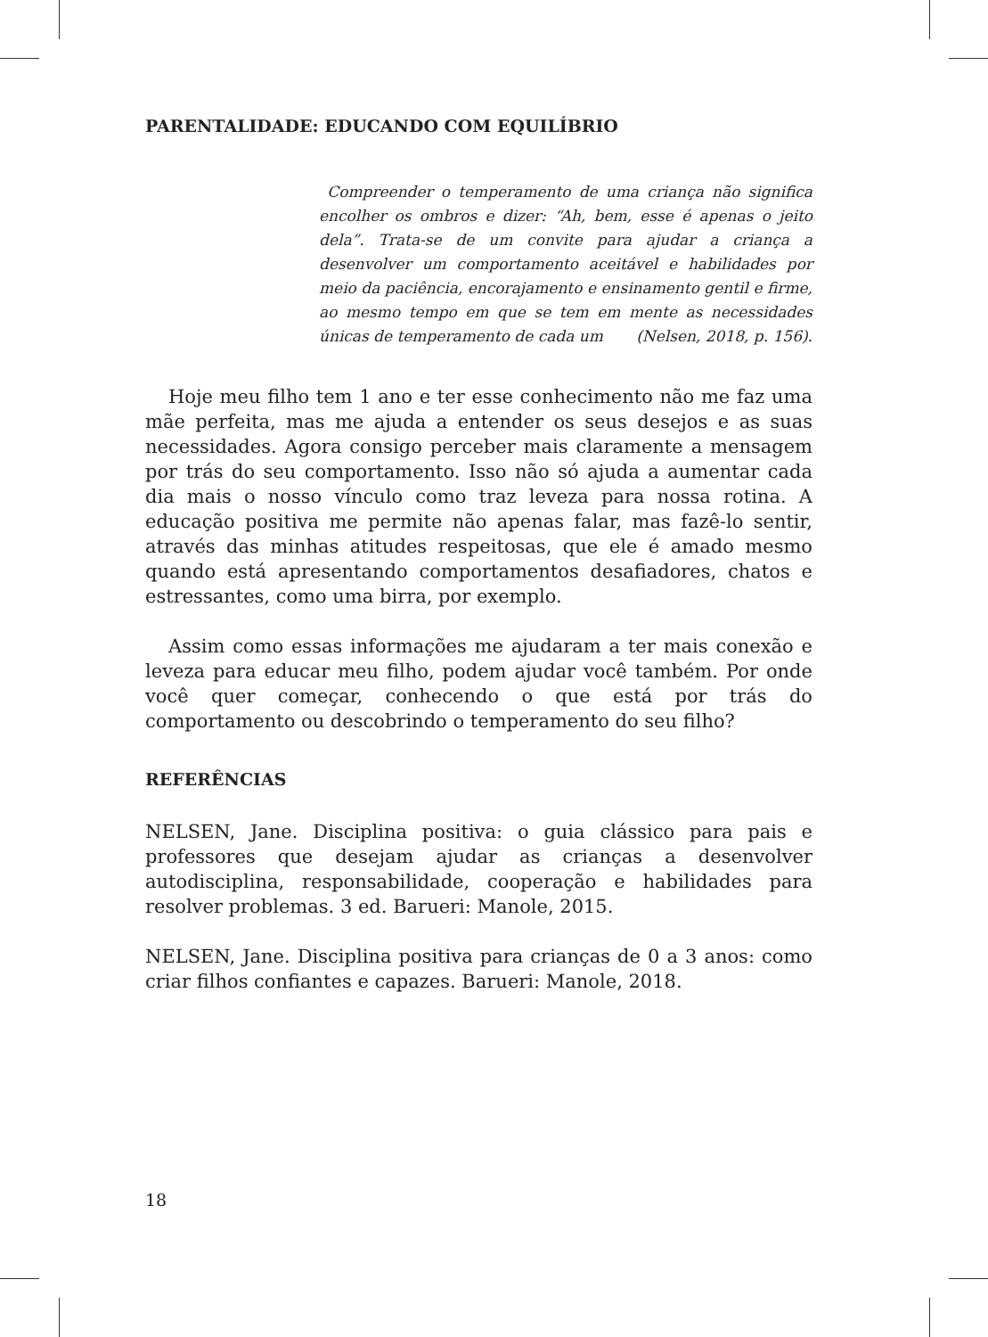PARENTALIDADE: EDUCANDO COM EQUILÍBRIO
Compreender o temperamento de uma criança não significa encolher os ombros e dizer: “Ah, bem, esse é apenas o jeito dela”. Trata-se de um convite para ajudar a criança a desenvolver um comportamento aceitável e habilidades por meio da paciência, encorajamento e ensinamento gentil e firme, ao mesmo tempo em que se tem em mente as necessidades únicas de temperamento de cada um (Nelsen, 2018, p. 156).
Hoje meu filho tem 1 ano e ter esse conhecimento não me faz uma mãe perfeita, mas me ajuda a entender os seus desejos e as suas necessidades. Agora consigo perceber mais claramente a mensagem por trás do seu comportamento. Isso não só ajuda a aumentar cada dia mais o nosso vínculo como traz leveza para nossa rotina. A educação positiva me permite não apenas falar, mas fazê-lo sentir, através das minhas atitudes respeitosas, que ele é amado mesmo quando está apresentando comportamentos desafiadores, chatos e estressantes, como uma birra, por exemplo.
Assim como essas informações me ajudaram a ter mais conexão e leveza para educar meu filho, podem ajudar você também. Por onde você quer começar, conhecendo o que está por trás do comportamento ou descobrindo o temperamento do seu filho?
REFERÊNCIAS
NELSEN, Jane. Disciplina positiva: o guia clássico para pais e professores que desejam ajudar as crianças a desenvolver autodisciplina, responsabilidade, cooperação e habilidades para resolver problemas. 3 ed. Barueri: Manole, 2015.
NELSEN, Jane. Disciplina positiva para crianças de 0 a 3 anos: como criar filhos confiantes e capazes. Barueri: Manole, 2018.
18